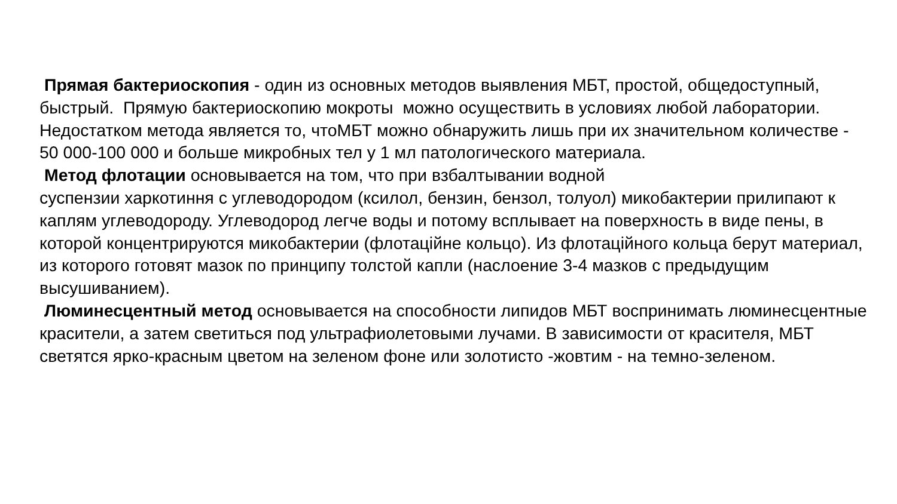Прямая бактериоскопия - один из основных методов выявления МБТ, простой, общедоступный, быстрый. Прямую бактериоскопию мокроты можно осуществить в условиях любой лаборатории. Недостатком метода является то, чтоМБТ можно обнаружить лишь при их значительном количестве - 50 000-100 000 и больше микробных тел у 1 мл патологического материала.
Метод флотации основывается на том, что при взбалтывании водной
суспензии харкотиння с углеводородом (ксилол, бензин, бензол, толуол) микобактерии прилипают к каплям углеводороду. Углеводород легче воды и потому всплывает на поверхность в виде пены, в которой концентрируются микобактерии (флотацiйне кольцо). Из флотацiйного кольца берут материал, из которого готовят мазок по принципу толстой капли (наслоение 3-4 мазков с предыдущим высушиванием).
Люминесцентный метод основывается на способности липидов МБТ воспринимать люминесцентные красители, а затем светиться под ультрафиолетовыми лучами. В зависимости от красителя, МБТ светятся ярко-красным цветом на зеленом фоне или золотисто -жовтим - на темно-зеленом.